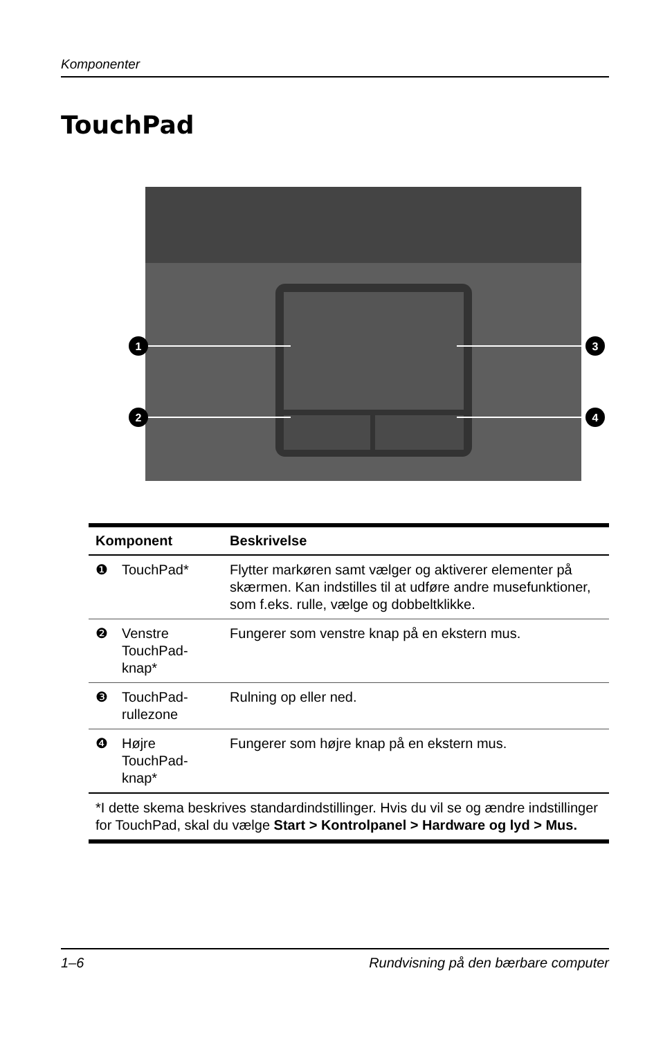Komponenter
TouchPad
1
2
3
4
| Komponent | | Beskrivelse |
| --- | --- | --- |
| ❶ | TouchPad* | Flytter markøren samt vælger og aktiverer elementer på skærmen. Kan indstilles til at udføre andre musefunktioner, som f.eks. rulle, vælge og dobbeltklikke. |
| ❷ | Venstre TouchPad-knap* | Fungerer som venstre knap på en ekstern mus. |
| ❸ | TouchPad-rullezone | Rulning op eller ned. |
| ❹ | Højre TouchPad-knap* | Fungerer som højre knap på en ekstern mus. |
| *I dette skema beskrives standardindstillinger. Hvis du vil se og ændre indstillinger for TouchPad, skal du vælge Start > Kontrolpanel > Hardware og lyd > Mus. | | |
1–6 Rundvisning på den bærbare computer